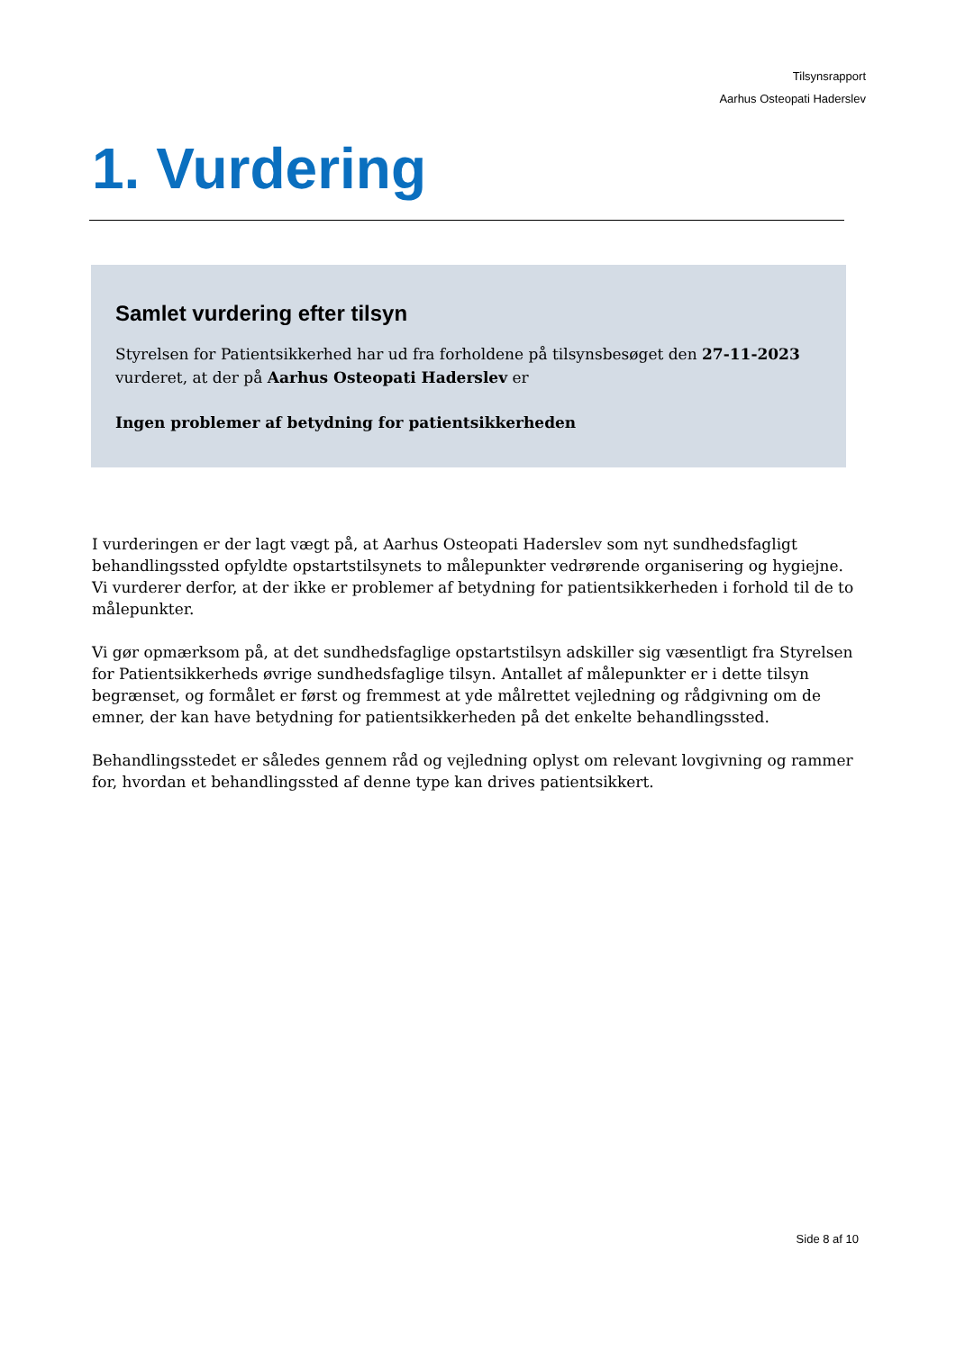Tilsynsrapport
Aarhus Osteopati Haderslev
1. Vurdering
Samlet vurdering efter tilsyn
Styrelsen for Patientsikkerhed har ud fra forholdene på tilsynsbesøget den 27-11-2023
vurderet, at der på Aarhus Osteopati Haderslev er
Ingen problemer af betydning for patientsikkerheden
I vurderingen er der lagt vægt på, at Aarhus Osteopati Haderslev som nyt sundhedsfagligt behandlingssted opfyldte opstartstilsynets to målepunkter vedrørende organisering og hygiejne.
Vi vurderer derfor, at der ikke er problemer af betydning for patientsikkerheden i forhold til de to målepunkter.
Vi gør opmærksom på, at det sundhedsfaglige opstartstilsyn adskiller sig væsentligt fra Styrelsen for Patientsikkerheds øvrige sundhedsfaglige tilsyn. Antallet af målepunkter er i dette tilsyn begrænset, og formålet er først og fremmest at yde målrettet vejledning og rådgivning om de emner, der kan have betydning for patientsikkerheden på det enkelte behandlingssted.
Behandlingsstedet er således gennem råd og vejledning oplyst om relevant lovgivning og rammer for, hvordan et behandlingssted af denne type kan drives patientsikkert.
Side 8 af 10